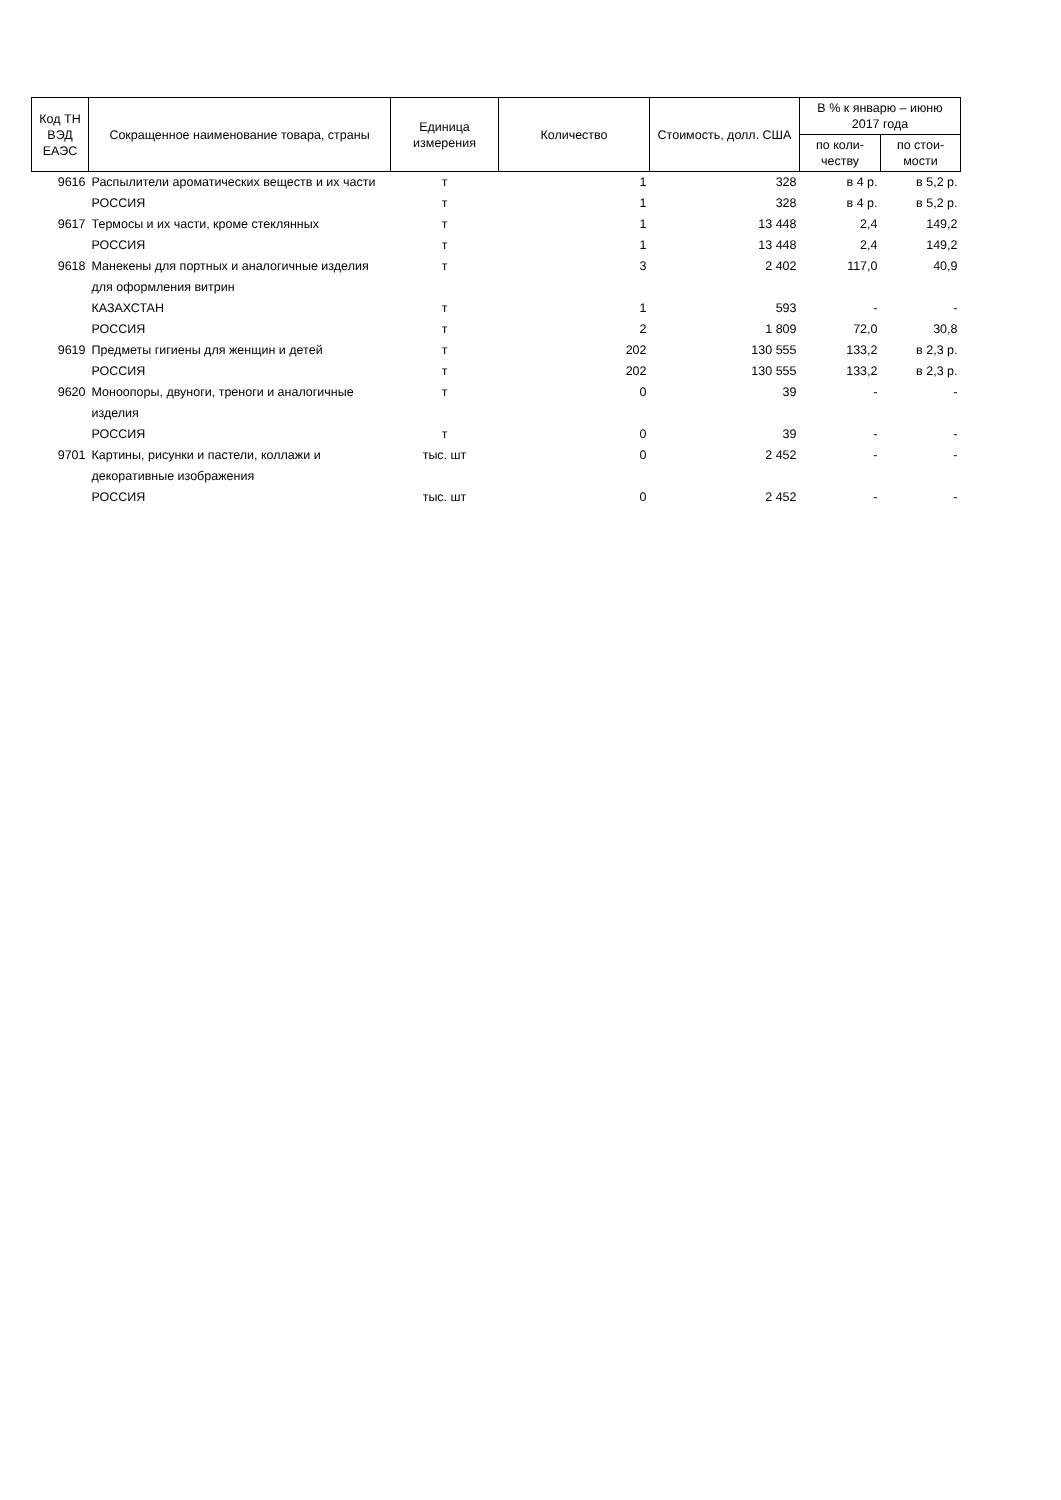| Код ТН ВЭД ЕАЭС | Сокращенное наименование товара, страны | Единица измерения | Количество | Стоимость, долл. США | В % к январю – июню 2017 года | |
| --- | --- | --- | --- | --- | --- | --- |
| | | | | | по коли-честву | по стои-мости |
| 9616 | Распылители ароматических веществ и их части | т | 1 | 328 | в 4 р. | в 5,2 р. |
| | РОССИЯ | т | 1 | 328 | в 4 р. | в 5,2 р. |
| 9617 | Термосы и их части, кроме стеклянных | т | 1 | 13 448 | 2,4 | 149,2 |
| | РОССИЯ | т | 1 | 13 448 | 2,4 | 149,2 |
| 9618 | Манекены для портных и аналогичные изделия для оформления витрин | т | 3 | 2 402 | 117,0 | 40,9 |
| | КАЗАХСТАН | т | 1 | 593 | - | - |
| | РОССИЯ | т | 2 | 1 809 | 72,0 | 30,8 |
| 9619 | Предметы гигиены для женщин и детей | т | 202 | 130 555 | 133,2 | в 2,3 р. |
| | РОССИЯ | т | 202 | 130 555 | 133,2 | в 2,3 р. |
| 9620 | Моноопоры, двуноги, треноги и аналогичные изделия | т | 0 | 39 | - | - |
| | РОССИЯ | т | 0 | 39 | - | - |
| 9701 | Картины, рисунки и пастели, коллажи и декоративные изображения | тыс. шт | 0 | 2 452 | - | - |
| | РОССИЯ | тыс. шт | 0 | 2 452 | - | - |